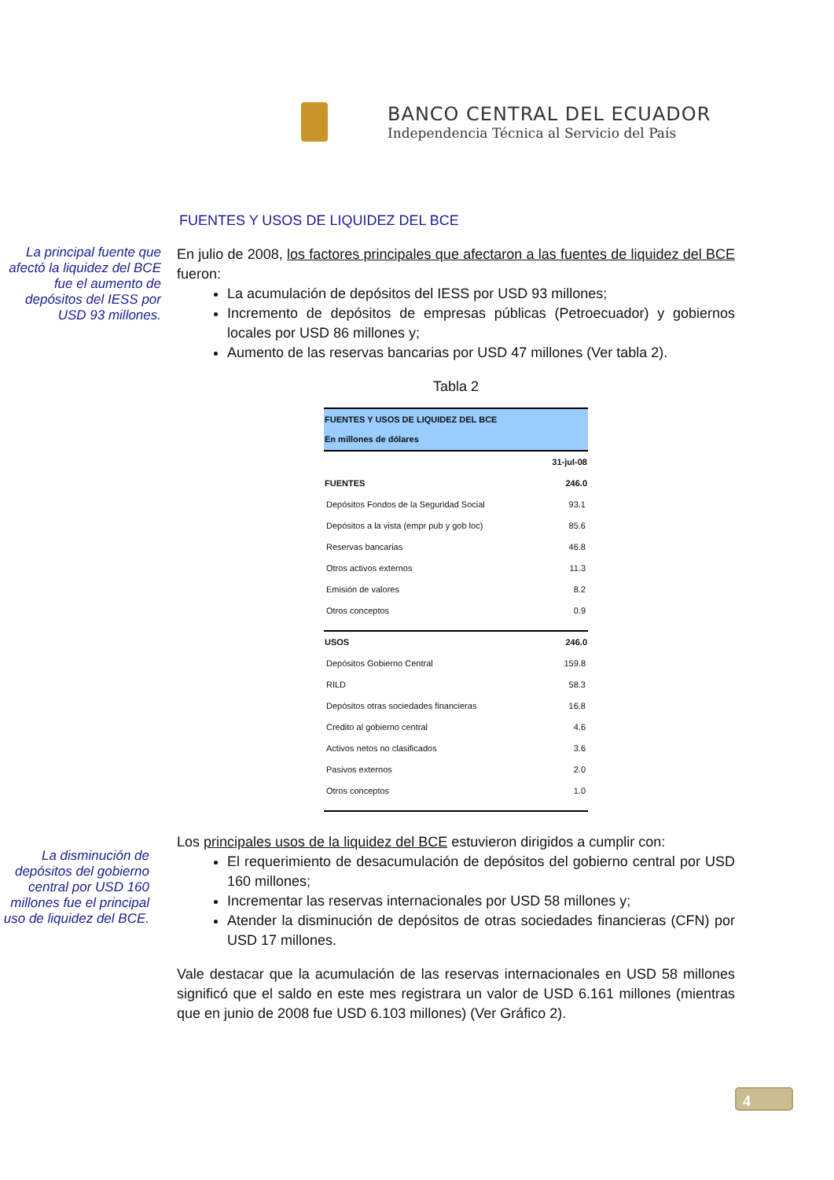BANCO CENTRAL DEL ECUADOR
Independencia Técnica al Servicio del País
FUENTES Y USOS DE LIQUIDEZ DEL BCE
La principal fuente que afectó la liquidez del BCE fue el aumento de depósitos del IESS por USD 93 millones.
En julio de 2008, los factores principales que afectaron a las fuentes de liquidez del BCE fueron:
La acumulación de depósitos del IESS por USD 93 millones;
Incremento de depósitos de empresas públicas (Petroecuador) y gobiernos locales por USD 86 millones y;
Aumento de las reservas bancarias por USD 47 millones (Ver tabla 2).
Tabla 2
| FUENTES Y USOS DE LIQUIDEZ DEL BCE En millones de dólares | |
| --- | --- |
| | 31-jul-08 |
| FUENTES | 246.0 |
| Depósitos Fondos de la Seguridad Social | 93.1 |
| Depósitos a la vista (empr pub y gob loc) | 85.6 |
| Reservas bancarias | 46.8 |
| Otros activos externos | 11.3 |
| Emisión de valores | 8.2 |
| Otros conceptos | 0.9 |
| USOS | 246.0 |
| Depósitos Gobierno Central | 159.8 |
| RILD | 58.3 |
| Depósitos otras sociedades financieras | 16.8 |
| Credito al gobierno central | 4.6 |
| Activos netos no clasificados | 3.6 |
| Pasivos externos | 2.0 |
| Otros conceptos | 1.0 |
La disminución de depósitos del gobierno central por USD 160 millones fue el principal uso de liquidez del BCE.
Los principales usos de la liquidez del BCE estuvieron dirigidos a cumplir con:
El requerimiento de desacumulación de depósitos del gobierno central por USD 160 millones;
Incrementar las reservas internacionales por USD 58 millones y;
Atender la disminución de depósitos de otras sociedades financieras (CFN) por USD 17 millones.
Vale destacar que la acumulación de las reservas internacionales en USD 58 millones significó que el saldo en este mes registrara un valor de USD 6.161 millones (mientras que en junio de 2008 fue USD 6.103 millones) (Ver Gráfico 2).
4